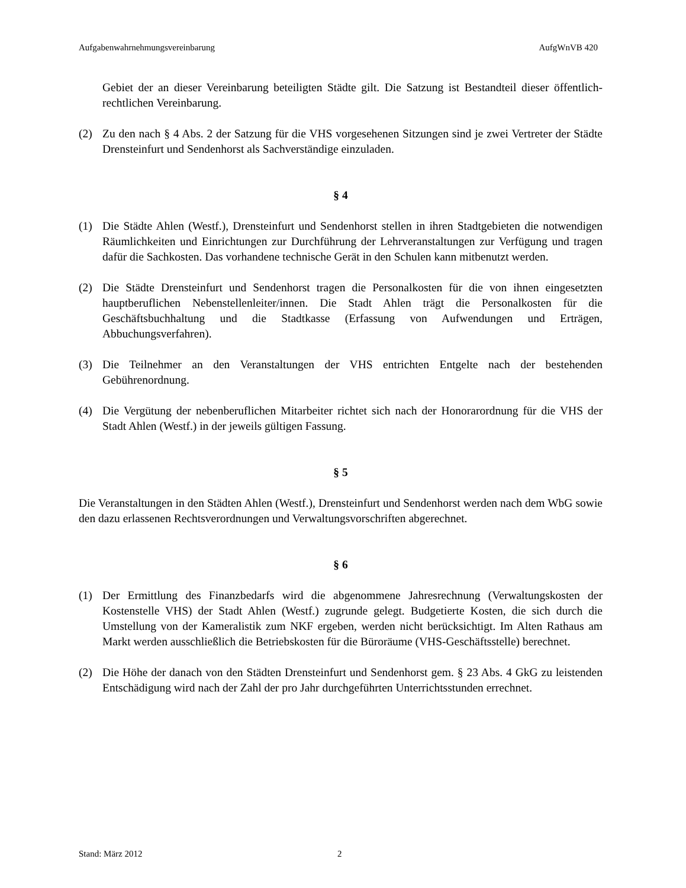Aufgabenwahrnehmungsvereinbarung AufgWnVB 420
Gebiet der an dieser Vereinbarung beteiligten Städte gilt. Die Satzung ist Bestandteil dieser öffentlich-rechtlichen Vereinbarung.
(2) Zu den nach § 4 Abs. 2 der Satzung für die VHS vorgesehenen Sitzungen sind je zwei Vertreter der Städte Drensteinfurt und Sendenhorst als Sachverständige einzuladen.
§ 4
(1) Die Städte Ahlen (Westf.), Drensteinfurt und Sendenhorst stellen in ihren Stadtgebieten die notwendigen Räumlichkeiten und Einrichtungen zur Durchführung der Lehrveranstaltungen zur Verfügung und tragen dafür die Sachkosten. Das vorhandene technische Gerät in den Schulen kann mitbenutzt werden.
(2) Die Städte Drensteinfurt und Sendenhorst tragen die Personalkosten für die von ihnen eingesetzten hauptberuflichen Nebenstellenleiter/innen. Die Stadt Ahlen trägt die Personalkosten für die Geschäftsbuchhaltung und die Stadtkasse (Erfassung von Aufwendungen und Erträgen, Abbuchungsverfahren).
(3) Die Teilnehmer an den Veranstaltungen der VHS entrichten Entgelte nach der bestehenden Gebührenordnung.
(4) Die Vergütung der nebenberuflichen Mitarbeiter richtet sich nach der Honorarordnung für die VHS der Stadt Ahlen (Westf.) in der jeweils gültigen Fassung.
§ 5
Die Veranstaltungen in den Städten Ahlen (Westf.), Drensteinfurt und Sendenhorst werden nach dem WbG sowie den dazu erlassenen Rechtsverordnungen und Verwaltungsvorschriften abgerechnet.
§ 6
(1) Der Ermittlung des Finanzbedarfs wird die abgenommene Jahresrechnung (Verwaltungskosten der Kostenstelle VHS) der Stadt Ahlen (Westf.) zugrunde gelegt. Budgetierte Kosten, die sich durch die Umstellung von der Kameralistik zum NKF ergeben, werden nicht berücksichtigt. Im Alten Rathaus am Markt werden ausschließlich die Betriebskosten für die Büroräume (VHS-Geschäftsstelle) berechnet.
(2) Die Höhe der danach von den Städten Drensteinfurt und Sendenhorst gem. § 23 Abs. 4 GkG zu leistenden Entschädigung wird nach der Zahl der pro Jahr durchgeführten Unterrichtsstunden errechnet.
Stand: März 2012 2